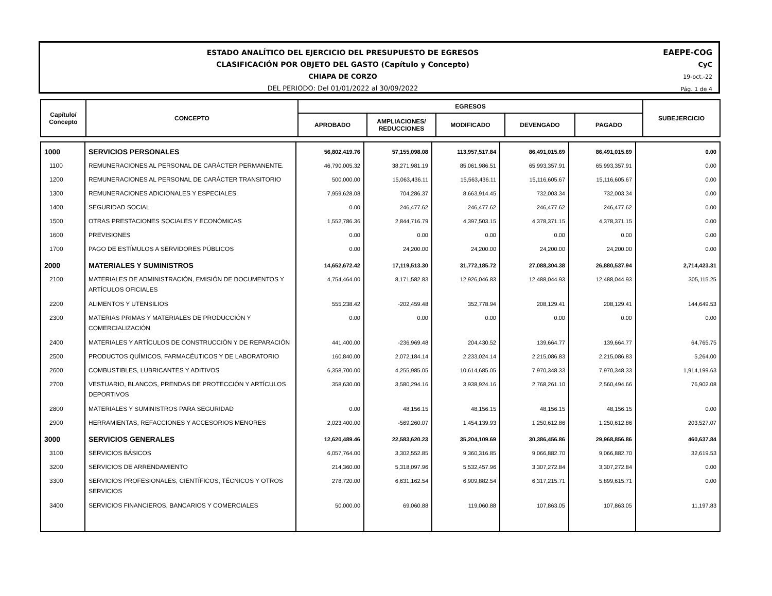ESTADO ANALÍTICO DEL EJERCICIO DEL PRESUPUESTO DE EGRESOS
CLASIFICACIÓN POR OBJETO DEL GASTO (Capítulo y Concepto)
CHIAPA DE CORZO
DEL PERIODO: Del 01/01/2022 al 30/09/2022
EAEPE-COG
CyC
19-oct.-22
Pág. 1 de 4
| Capítulo/ Concepto | CONCEPTO | EGRESOS | | | | | SUBEJERCICIO |
| --- | --- | --- | --- | --- | --- | --- | --- |
| | | APROBADO | AMPLIACIONES/ REDUCCIONES | MODIFICADO | DEVENGADO | PAGADO | |
| 1000 | SERVICIOS PERSONALES | 56,802,419.76 | 57,155,098.08 | 113,957,517.84 | 86,491,015.69 | 86,491,015.69 | 0.00 |
| 1100 | REMUNERACIONES AL PERSONAL DE CARÁCTER PERMANENTE. | 46,790,005.32 | 38,271,981.19 | 85,061,986.51 | 65,993,357.91 | 65,993,357.91 | 0.00 |
| 1200 | REMUNERACIONES AL PERSONAL DE CARÁCTER TRANSITORIO | 500,000.00 | 15,063,436.11 | 15,563,436.11 | 15,116,605.67 | 15,116,605.67 | 0.00 |
| 1300 | REMUNERACIONES ADICIONALES Y ESPECIALES | 7,959,628.08 | 704,286.37 | 8,663,914.45 | 732,003.34 | 732,003.34 | 0.00 |
| 1400 | SEGURIDAD SOCIAL | 0.00 | 246,477.62 | 246,477.62 | 246,477.62 | 246,477.62 | 0.00 |
| 1500 | OTRAS PRESTACIONES SOCIALES Y ECONÓMICAS | 1,552,786.36 | 2,844,716.79 | 4,397,503.15 | 4,378,371.15 | 4,378,371.15 | 0.00 |
| 1600 | PREVISIONES | 0.00 | 0.00 | 0.00 | 0.00 | 0.00 | 0.00 |
| 1700 | PAGO DE ESTÍMULOS A SERVIDORES PÚBLICOS | 0.00 | 24,200.00 | 24,200.00 | 24,200.00 | 24,200.00 | 0.00 |
| 2000 | MATERIALES Y SUMINISTROS | 14,652,672.42 | 17,119,513.30 | 31,772,185.72 | 27,088,304.38 | 26,880,537.94 | 2,714,423.31 |
| 2100 | MATERIALES DE ADMINISTRACIÓN, EMISIÓN DE DOCUMENTOS Y ARTÍCULOS OFICIALES | 4,754,464.00 | 8,171,582.83 | 12,926,046.83 | 12,488,044.93 | 12,488,044.93 | 305,115.25 |
| 2200 | ALIMENTOS Y UTENSILIOS | 555,238.42 | -202,459.48 | 352,778.94 | 208,129.41 | 208,129.41 | 144,649.53 |
| 2300 | MATERIAS PRIMAS Y MATERIALES DE PRODUCCIÓN Y COMERCIALIZACIÓN | 0.00 | 0.00 | 0.00 | 0.00 | 0.00 | 0.00 |
| 2400 | MATERIALES Y ARTÍCULOS DE CONSTRUCCIÓN Y DE REPARACIÓN | 441,400.00 | -236,969.48 | 204,430.52 | 139,664.77 | 139,664.77 | 64,765.75 |
| 2500 | PRODUCTOS QUÍMICOS, FARMACÉUTICOS Y DE LABORATORIO | 160,840.00 | 2,072,184.14 | 2,233,024.14 | 2,215,086.83 | 2,215,086.83 | 5,264.00 |
| 2600 | COMBUSTIBLES, LUBRICANTES Y ADITIVOS | 6,358,700.00 | 4,255,985.05 | 10,614,685.05 | 7,970,348.33 | 7,970,348.33 | 1,914,199.63 |
| 2700 | VESTUARIO, BLANCOS, PRENDAS DE PROTECCIÓN Y ARTÍCULOS DEPORTIVOS | 358,630.00 | 3,580,294.16 | 3,938,924.16 | 2,768,261.10 | 2,560,494.66 | 76,902.08 |
| 2800 | MATERIALES Y SUMINISTROS PARA SEGURIDAD | 0.00 | 48,156.15 | 48,156.15 | 48,156.15 | 48,156.15 | 0.00 |
| 2900 | HERRAMIENTAS, REFACCIONES Y ACCESORIOS MENORES | 2,023,400.00 | -569,260.07 | 1,454,139.93 | 1,250,612.86 | 1,250,612.86 | 203,527.07 |
| 3000 | SERVICIOS GENERALES | 12,620,489.46 | 22,583,620.23 | 35,204,109.69 | 30,386,456.86 | 29,968,856.86 | 460,637.84 |
| 3100 | SERVICIOS BÁSICOS | 6,057,764.00 | 3,302,552.85 | 9,360,316.85 | 9,066,882.70 | 9,066,882.70 | 32,619.53 |
| 3200 | SERVICIOS DE ARRENDAMIENTO | 214,360.00 | 5,318,097.96 | 5,532,457.96 | 3,307,272.84 | 3,307,272.84 | 0.00 |
| 3300 | SERVICIOS PROFESIONALES, CIENTÍFICOS, TÉCNICOS Y OTROS SERVICIOS | 278,720.00 | 6,631,162.54 | 6,909,882.54 | 6,317,215.71 | 5,899,615.71 | 0.00 |
| 3400 | SERVICIOS FINANCIEROS, BANCARIOS Y COMERCIALES | 50,000.00 | 69,060.88 | 119,060.88 | 107,863.05 | 107,863.05 | 11,197.83 |